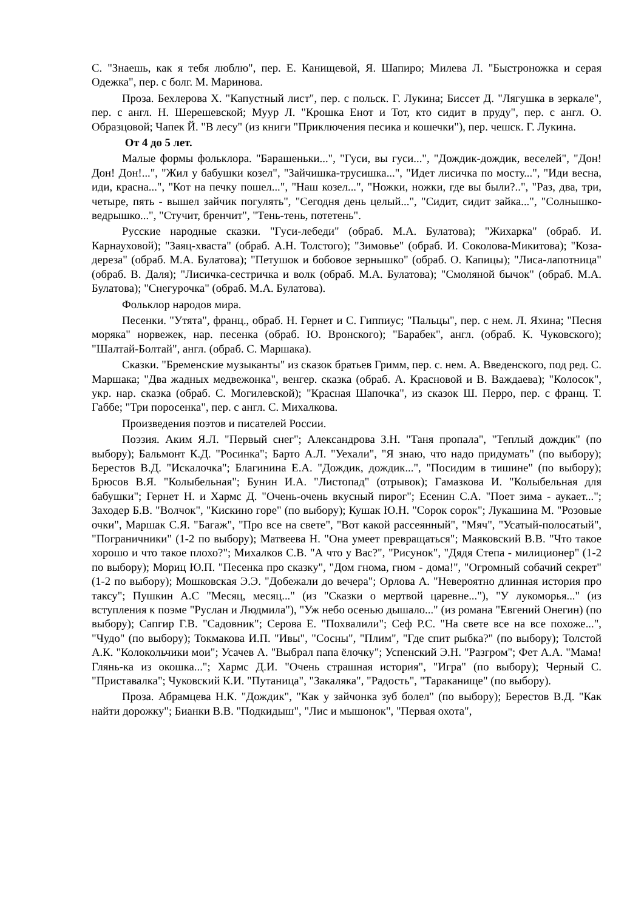С. "Знаешь, как я тебя люблю", пер. Е. Канищевой, Я. Шапиро; Милева Л. "Быстроножка и серая Одежка", пер. с болг. М. Маринова.
Проза. Бехлерова Х. "Капустный лист", пер. с польск. Г. Лукина; Биссет Д. "Лягушка в зеркале", пер. с англ. Н. Шерешевской; Муур Л. "Крошка Енот и Тот, кто сидит в пруду", пер. с англ. О. Образцовой; Чапек Й. "В лесу" (из книги "Приключения песика и кошечки"), пер. чешск. Г. Лукина.
От 4 до 5 лет.
Малые формы фольклора. "Барашеньки...", "Гуси, вы гуси...", "Дождик-дождик, веселей", "Дон! Дон! Дон!...", "Жил у бабушки козел", "Зайчишка-трусишка...", "Идет лисичка по мосту...", "Иди весна, иди, красна...", "Кот на печку пошел...", "Наш козел...", "Ножки, ножки, где вы были?..", "Раз, два, три, четыре, пять - вышел зайчик погулять", "Сегодня день целый...", "Сидит, сидит зайка...", "Солнышко-ведрышко...", "Стучит, бренчит", "Тень-тень, потетень".
Русские народные сказки. "Гуси-лебеди" (обраб. М.А. Булатова); "Жихарка" (обраб. И. Карнауховой); "Заяц-хваста" (обраб. А.Н. Толстого); "Зимовье" (обраб. И. Соколова-Микитова); "Коза-дереза" (обраб. М.А. Булатова); "Петушок и бобовое зернышко" (обраб. О. Капицы); "Лиса-лапотница" (обраб. В. Даля); "Лисичка-сестричка и волк (обраб. М.А. Булатова); "Смоляной бычок" (обраб. М.А. Булатова); "Снегурочка" (обраб. М.А. Булатова).
Фольклор народов мира.
Песенки. "Утята", франц., обраб. Н. Гернет и С. Гиппиус; "Пальцы", пер. с нем. Л. Яхина; "Песня моряка" норвежек, нар. песенка (обраб. Ю. Вронского); "Барабек", англ. (обраб. К. Чуковского); "Шалтай-Болтай", англ. (обраб. С. Маршака).
Сказки. "Бременские музыканты" из сказок братьев Гримм, пер. с. нем. А. Введенского, под ред. С. Маршака; "Два жадных медвежонка", венгер. сказка (обраб. А. Красновой и В. Важдаева); "Колосок", укр. нар. сказка (обраб. С. Могилевской); "Красная Шапочка", из сказок Ш. Перро, пер. с франц. Т. Габбе; "Три поросенка", пер. с англ. С. Михалкова.
Произведения поэтов и писателей России.
Поэзия. Аким Я.Л. "Первый снег"; Александрова З.Н. "Таня пропала", "Теплый дождик" (по выбору); Бальмонт К.Д. "Росинка"; Барто А.Л. "Уехали", "Я знаю, что надо придумать" (по выбору); Берестов В.Д. "Искалочка"; Благинина Е.А. "Дождик, дождик...", "Посидим в тишине" (по выбору); Брюсов В.Я. "Колыбельная"; Бунин И.А. "Листопад" (отрывок); Гамазкова И. "Колыбельная для бабушки"; Гернет Н. и Хармс Д. "Очень-очень вкусный пирог"; Есенин С.А. "Поет зима - аукает..."; Заходер Б.В. "Волчок", "Кискино горе" (по выбору); Кушак Ю.Н. "Сорок сорок"; Лукашина М. "Розовые очки", Маршак С.Я. "Багаж", "Про все на свете", "Вот какой рассеянный", "Мяч", "Усатый-полосатый", "Пограничники" (1-2 по выбору); Матвеева Н. "Она умеет превращаться"; Маяковский В.В. "Что такое хорошо и что такое плохо?"; Михалков С.В. "А что у Вас?", "Рисунок", "Дядя Степа - милиционер" (1-2 по выбору); Мориц Ю.П. "Песенка про сказку", "Дом гнома, гном - дома!", "Огромный собачий секрет" (1-2 по выбору); Мошковская Э.Э. "Добежали до вечера"; Орлова А. "Невероятно длинная история про таксу"; Пушкин А.С "Месяц, месяц..." (из "Сказки о мертвой царевне..."), "У лукоморья..." (из вступления к поэме "Руслан и Людмила"), "Уж небо осенью дышало..." (из романа "Евгений Онегин) (по выбору); Сапгир Г.В. "Садовник"; Серова Е. "Похвалили"; Сеф Р.С. "На свете все на все похоже...", "Чудо" (по выбору); Токмакова И.П. "Ивы", "Сосны", "Плим", "Где спит рыбка?" (по выбору); Толстой А.К. "Колокольчики мои"; Усачев А. "Выбрал папа ёлочку"; Успенский Э.Н. "Разгром"; Фет А.А. "Мама! Глянь-ка из окошка..."; Хармс Д.И. "Очень страшная история", "Игра" (по выбору); Черный С. "Приставалка"; Чуковский К.И. "Путаница", "Закаляка", "Радость", "Тараканище" (по выбору).
Проза. Абрамцева Н.К. "Дождик", "Как у зайчонка зуб болел" (по выбору); Берестов В.Д. "Как найти дорожку"; Бианки В.В. "Подкидыш", "Лис и мышонок", "Первая охота",